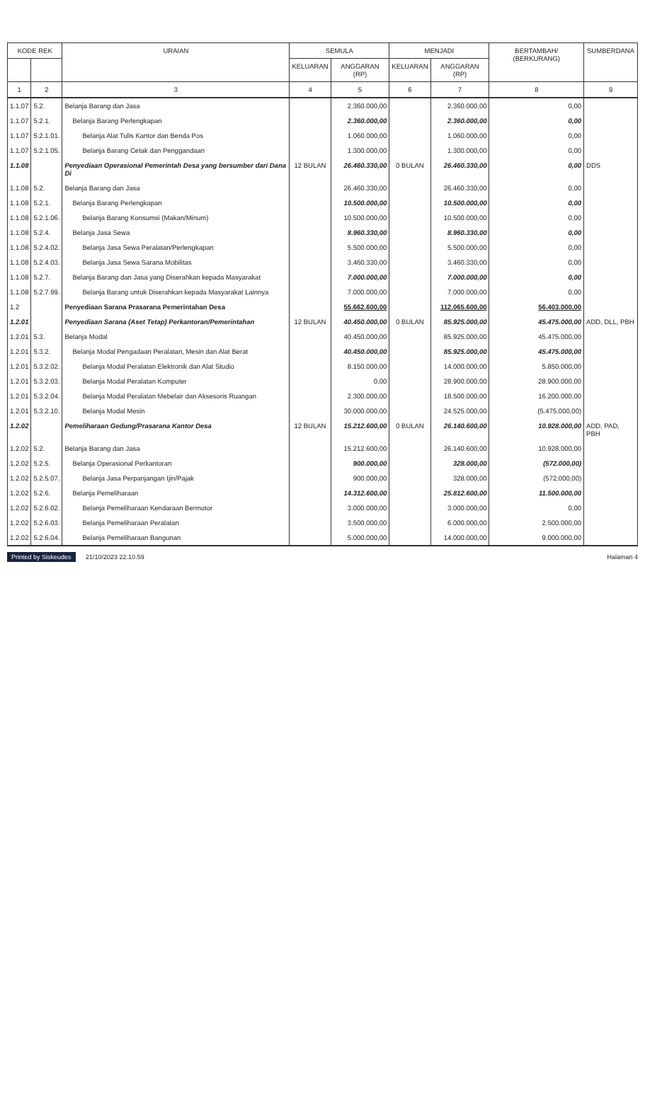| KODE REK | | URAIAN | SEMULA | | MENJADI | | BERTAMBAH/ (BERKURANG) | SUMBERDANA |
| --- | --- | --- | --- | --- | --- | --- | --- | --- |
| | | | KELUARAN | ANGGARAN (RP) | KELUARAN | ANGGARAN (RP) | | |
| 1 | 2 | 3 | 4 | 5 | 6 | 7 | 8 | 9 |
| 1.1.07 | 5.2. | Belanja Barang dan Jasa | | 2.360.000,00 | | 2.360.000,00 | 0,00 | |
| 1.1.07 | 5.2.1. | Belanja Barang Perlengkapan | | 2.360.000,00 | | 2.360.000,00 | 0,00 | |
| 1.1.07 | 5.2.1.01. | Belanja Alat Tulis Kantor dan Benda Pos | | 1.060.000,00 | | 1.060.000,00 | 0,00 | |
| 1.1.07 | 5.2.1.05. | Belanja Barang Cetak dan Penggandaan | | 1.300.000,00 | | 1.300.000,00 | 0,00 | |
| 1.1.08 | | Penyediaan Operasional Pemerintah Desa yang bersumber dari Dana Di | 12 BULAN | 26.460.330,00 | 0 BULAN | 26.460.330,00 | 0,00 | DDS |
| 1.1.08 | 5.2. | Belanja Barang dan Jasa | | 26.460.330,00 | | 26.460.330,00 | 0,00 | |
| 1.1.08 | 5.2.1. | Belanja Barang Perlengkapan | | 10.500.000,00 | | 10.500.000,00 | 0,00 | |
| 1.1.08 | 5.2.1.06. | Belanja Barang Konsumsi (Makan/Minum) | | 10.500.000,00 | | 10.500.000,00 | 0,00 | |
| 1.1.08 | 5.2.4. | Belanja Jasa Sewa | | 8.960.330,00 | | 8.960.330,00 | 0,00 | |
| 1.1.08 | 5.2.4.02. | Belanja Jasa Sewa Peralatan/Perlengkapan | | 5.500.000,00 | | 5.500.000,00 | 0,00 | |
| 1.1.08 | 5.2.4.03. | Belanja Jasa Sewa Sarana Mobilitas | | 3.460.330,00 | | 3.460.330,00 | 0,00 | |
| 1.1.08 | 5.2.7. | Belanja Barang dan Jasa yang Diserahkan kepada Masyarakat | | 7.000.000,00 | | 7.000.000,00 | 0,00 | |
| 1.1.08 | 5.2.7.99. | Belanja Barang untuk Diserahkan kepada Masyarakat Lainnya | | 7.000.000,00 | | 7.000.000,00 | 0,00 | |
| 1.2 | | Penyediaan Sarana Prasarana Pemerintahan Desa | | 55.662.600,00 | | 112.065.600,00 | 56.403.000,00 | |
| 1.2.01 | | Penyediaan Sarana (Aset Tetap) Perkantoran/Pemerintahan | 12 BULAN | 40.450.000,00 | 0 BULAN | 85.925.000,00 | 45.475.000,00 | ADD, DLL, PBH |
| 1.2.01 | 5.3. | Belanja Modal | | 40.450.000,00 | | 85.925.000,00 | 45.475.000,00 | |
| 1.2.01 | 5.3.2. | Belanja Modal Pengadaan Peralatan, Mesin dan Alat Berat | | 40.450.000,00 | | 85.925.000,00 | 45.475.000,00 | |
| 1.2.01 | 5.3.2.02. | Belanja Modal Peralatan Elektronik dan Alat Studio | | 8.150.000,00 | | 14.000.000,00 | 5.850.000,00 | |
| 1.2.01 | 5.3.2.03. | Belanja Modal Peralatan Komputer | | 0,00 | | 28.900.000,00 | 28.900.000,00 | |
| 1.2.01 | 5.3.2.04. | Belanja Modal Peralatan Mebelair dan Aksesoris Ruangan | | 2.300.000,00 | | 18.500.000,00 | 16.200.000,00 | |
| 1.2.01 | 5.3.2.10. | Belanja Modal Mesin | | 30.000.000,00 | | 24.525.000,00 | (5.475.000,00) | |
| 1.2.02 | | Pemeliharaan Gedung/Prasarana Kantor Desa | 12 BULAN | 15.212.600,00 | 0 BULAN | 26.140.600,00 | 10.928.000,00 | ADD, PAD, PBH |
| 1.2.02 | 5.2. | Belanja Barang dan Jasa | | 15.212.600,00 | | 26.140.600,00 | 10.928.000,00 | |
| 1.2.02 | 5.2.5. | Belanja Operasional Perkantoran | | 900.000,00 | | 328.000,00 | (572.000,00) | |
| 1.2.02 | 5.2.5.07. | Belanja Jasa Perpanjangan Ijin/Pajak | | 900.000,00 | | 328.000,00 | (572.000,00) | |
| 1.2.02 | 5.2.6. | Belanja Pemeliharaan | | 14.312.600,00 | | 25.812.600,00 | 11.500.000,00 | |
| 1.2.02 | 5.2.6.02. | Belanja Pemeliharaan Kendaraan Bermotor | | 3.000.000,00 | | 3.000.000,00 | 0,00 | |
| 1.2.02 | 5.2.6.03. | Belanja Pemeliharaan Peralatan | | 3.500.000,00 | | 6.000.000,00 | 2.500.000,00 | |
| 1.2.02 | 5.2.6.04. | Belanja Pemeliharaan Bangunan | | 5.000.000,00 | | 14.000.000,00 | 9.000.000,00 | |
Printed by Siskeudes 21/10/2023 22.10.59
Halaman 4